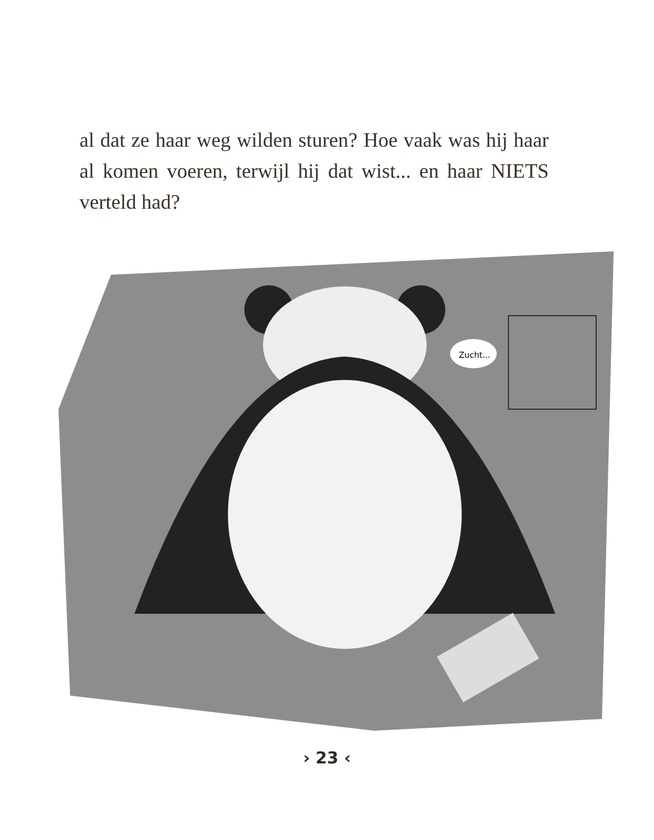al dat ze haar weg wilden sturen? Hoe vaak was hij haar al komen voeren, terwijl hij dat wist... en haar NIETS verteld had?
Zucht...
› 23 ‹